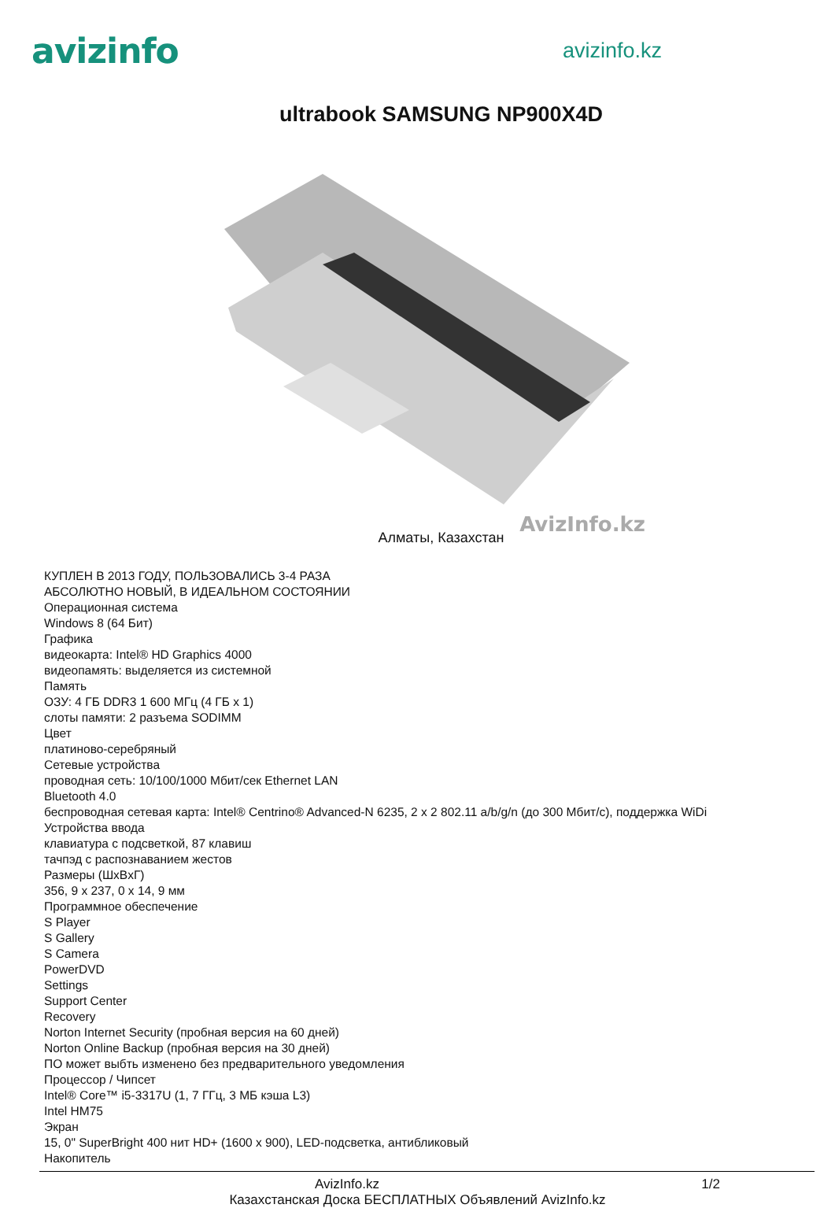avizinfo
avizinfo.kz
ultrabook SAMSUNG NP900X4D
AvizInfo.kz
Алматы, Казахстан
КУПЛЕН В 2013 ГОДУ, ПОЛЬЗОВАЛИСЬ 3-4 РАЗА
АБСОЛЮТНО НОВЫЙ, В ИДЕАЛЬНОМ СОСТОЯНИИ
Операционная система
Windows 8 (64 Бит)
Графика
видеокарта: Intel® HD Graphics 4000
видеопамять: выделяется из системной
Память
ОЗУ: 4 ГБ DDR3 1 600 МГц (4 ГБ x 1)
слоты памяти: 2 разъема SODIMM
Цвет
платиново-серебряный
Сетевые устройства
проводная сеть: 10/100/1000 Мбит/сек Ethernet LAN
Bluetooth 4.0
беспроводная сетевая карта: Intel® Centrino® Advanced-N 6235, 2 x 2 802.11 a/b/g/n (до 300 Мбит/с), поддержка WiDi
Устройства ввода
клавиатура с подсветкой, 87 клавиш
тачпэд с распознаванием жестов
Размеры (ШxВxГ)
356, 9 x 237, 0 x 14, 9 мм
Программное обеспечение
S Player
S Gallery
S Camera
PowerDVD
Settings
Support Center
Recovery
Norton Internet Security (пробная версия на 60 дней)
Norton Online Backup (пробная версия на 30 дней)
ПО может выбть изменено без предварительного уведомления
Процессор / Чипсет
Intel® Core™ i5-3317U (1, 7 ГГц, 3 МБ кэша L3)
Intel HM75
Экран
15, 0" SuperBright 400 нит HD+ (1600 x 900), LED-подсветка, антибликовый
Накопитель
AvizInfo.kz 1/2
Казахстанская Доска БЕСПЛАТНЫХ Объявлений AvizInfo.kz